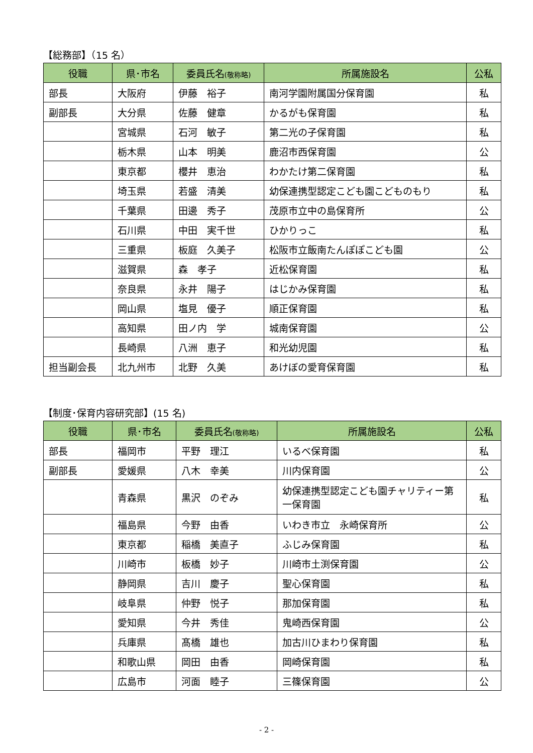【総務部】（15 名）
| 役職 | 県･市名 | 委員氏名 (敬称略) | 所属施設名 | 公私 |
| --- | --- | --- | --- | --- |
| 部長 | 大阪府 | 伊藤 裕子 | 南河学園附属国分保育園 | 私 |
| 副部長 | 大分県 | 佐藤 健章 | かるがも保育園 | 私 |
| | 宮城県 | 石河 敏子 | 第二光の子保育園 | 私 |
| | 栃木県 | 山本 明美 | 鹿沼市西保育園 | 公 |
| | 東京都 | 櫻井 恵治 | わかたけ第二保育園 | 私 |
| | 埼玉県 | 若盛 清美 | 幼保連携型認定こども園こどものもり | 私 |
| | 千葉県 | 田邊 秀子 | 茂原市立中の島保育所 | 公 |
| | 石川県 | 中田 実千世 | ひかりっこ | 私 |
| | 三重県 | 板庭 久美子 | 松阪市立飯南たんぽぽこども園 | 公 |
| | 滋賀県 | 森 孝子 | 近松保育園 | 私 |
| | 奈良県 | 永井 陽子 | はじかみ保育園 | 私 |
| | 岡山県 | 塩見 優子 | 順正保育園 | 私 |
| | 高知県 | 田ノ内 学 | 城南保育園 | 公 |
| | 長崎県 | 八洲 恵子 | 和光幼児園 | 私 |
| 担当副会長 | 北九州市 | 北野 久美 | あけぼの愛育保育園 | 私 |
【制度･保育内容研究部】(15 名)
| 役職 | 県･市名 | 委員氏名 (敬称略) | 所属施設名 | 公私 |
| --- | --- | --- | --- | --- |
| 部長 | 福岡市 | 平野 理江 | いるべ保育園 | 私 |
| 副部長 | 愛媛県 | 八木 幸美 | 川内保育園 | 公 |
| | 青森県 | 黒沢 のぞみ | 幼保連携型認定こども園チャリティー第一保育園 | 私 |
| | 福島県 | 今野 由香 | いわき市立 永崎保育所 | 公 |
| | 東京都 | 稲橋 美直子 | ふじみ保育園 | 私 |
| | 川崎市 | 板橋 妙子 | 川崎市土渕保育園 | 公 |
| | 静岡県 | 吉川 慶子 | 聖心保育園 | 私 |
| | 岐阜県 | 仲野 悦子 | 那加保育園 | 私 |
| | 愛知県 | 今井 秀佳 | 鬼崎西保育園 | 公 |
| | 兵庫県 | 髙橋 雄也 | 加古川ひまわり保育園 | 私 |
| | 和歌山県 | 岡田 由香 | 岡崎保育園 | 私 |
| | 広島市 | 河面 睦子 | 三篠保育園 | 公 |
- 2 -